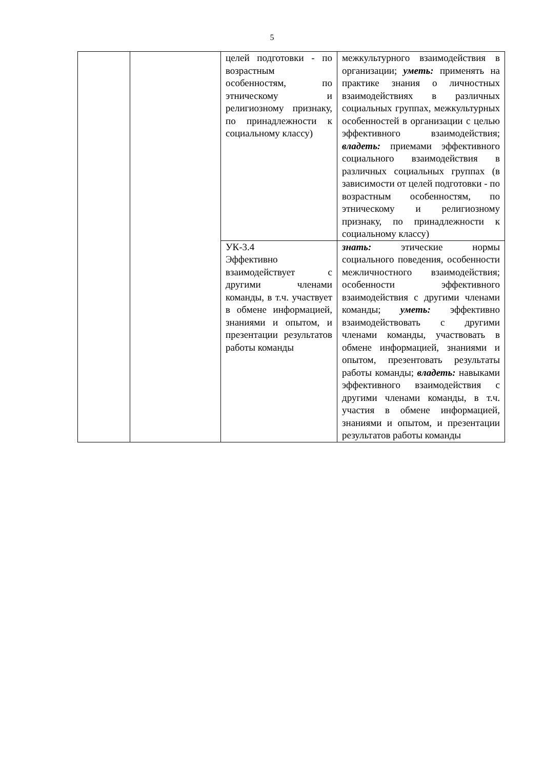5
| | | целей подготовки - по возрастным особенностям, по этническому и религиозному признаку, по принадлежности к социальному классу) | межкультурного взаимодействия в организации; уметь: применять на практике знания о личностных взаимодействиях в различных социальных группах, межкультурных особенностей в организации с целью эффективного взаимодействия; владеть: приемами эффективного социального взаимодействия в различных социальных группах (в зависимости от целей подготовки - по возрастным особенностям, по этническому и религиозному признаку, по принадлежности к социальному классу) |
| | | УК-3.4 Эффективно взаимодействует с другими членами команды, в т.ч. участвует в обмене информацией, знаниями и опытом, и презентации результатов работы команды | знать: этические нормы социального поведения, особенности межличностного взаимодействия; особенности эффективного взаимодействия с другими членами команды; уметь: эффективно взаимодействовать с другими членами команды, участвовать в обмене информацией, знаниями и опытом, презентовать результаты работы команды; владеть: навыками эффективного взаимодействия с другими членами команды, в т.ч. участия в обмене информацией, знаниями и опытом, и презентации результатов работы команды |